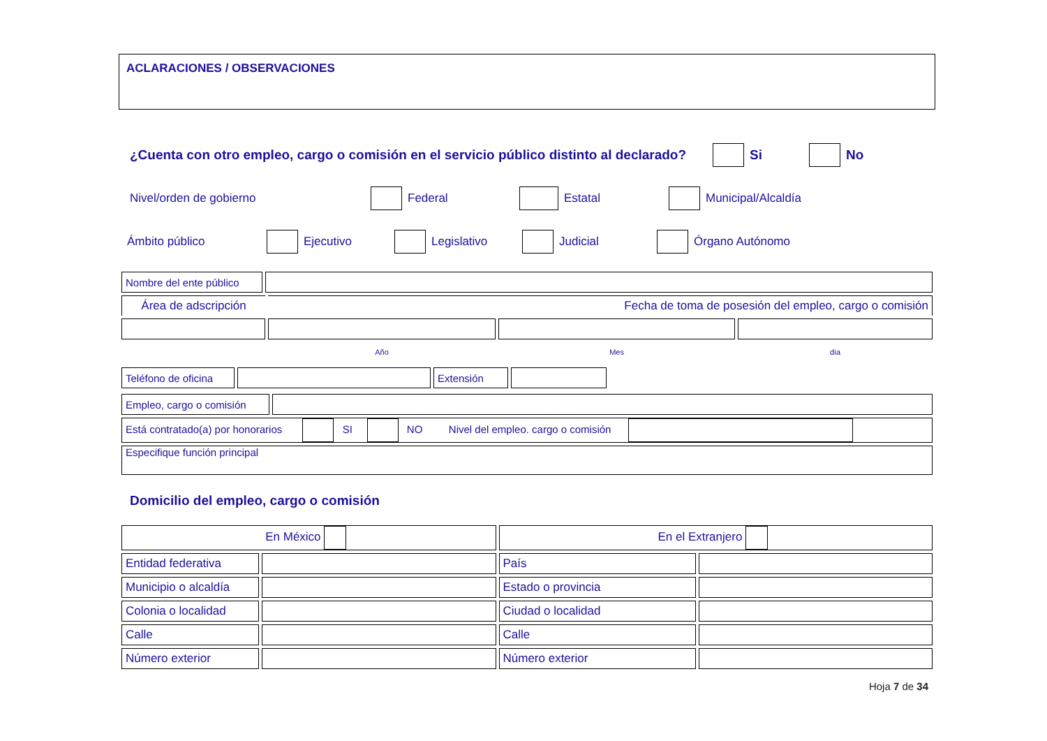ACLARACIONES / OBSERVACIONES
¿Cuenta con otro empleo, cargo o comisión en el servicio público distinto al declarado? Si No
Nivel/orden de gobierno Federal Estatal Municipal/Alcaldía
Ámbito público Ejecutivo Legislativo Judicial Órgano Autónomo
| Nombre del ente público | | | | |
| Área de adscripción | | Fecha de toma de posesión del empleo, cargo o comisión | | |
| | | Año | Mes | día |
| Teléfono de oficina | | Extensión | | |
| Empleo, cargo o comisión | |
| Está contratado(a) por honorarios SI NO Nivel del empleo. cargo o comisión | |
| Especifique función principal | |
Domicilio del empleo, cargo o comisión
| En México | | En el Extranjero | |
| Entidad federativa | | País | |
| Municipio o alcaldía | | Estado o provincia | |
| Colonia o localidad | | Ciudad o localidad | |
| Calle | | Calle | |
| Número exterior | | Número exterior | |
Hoja 7 de 34